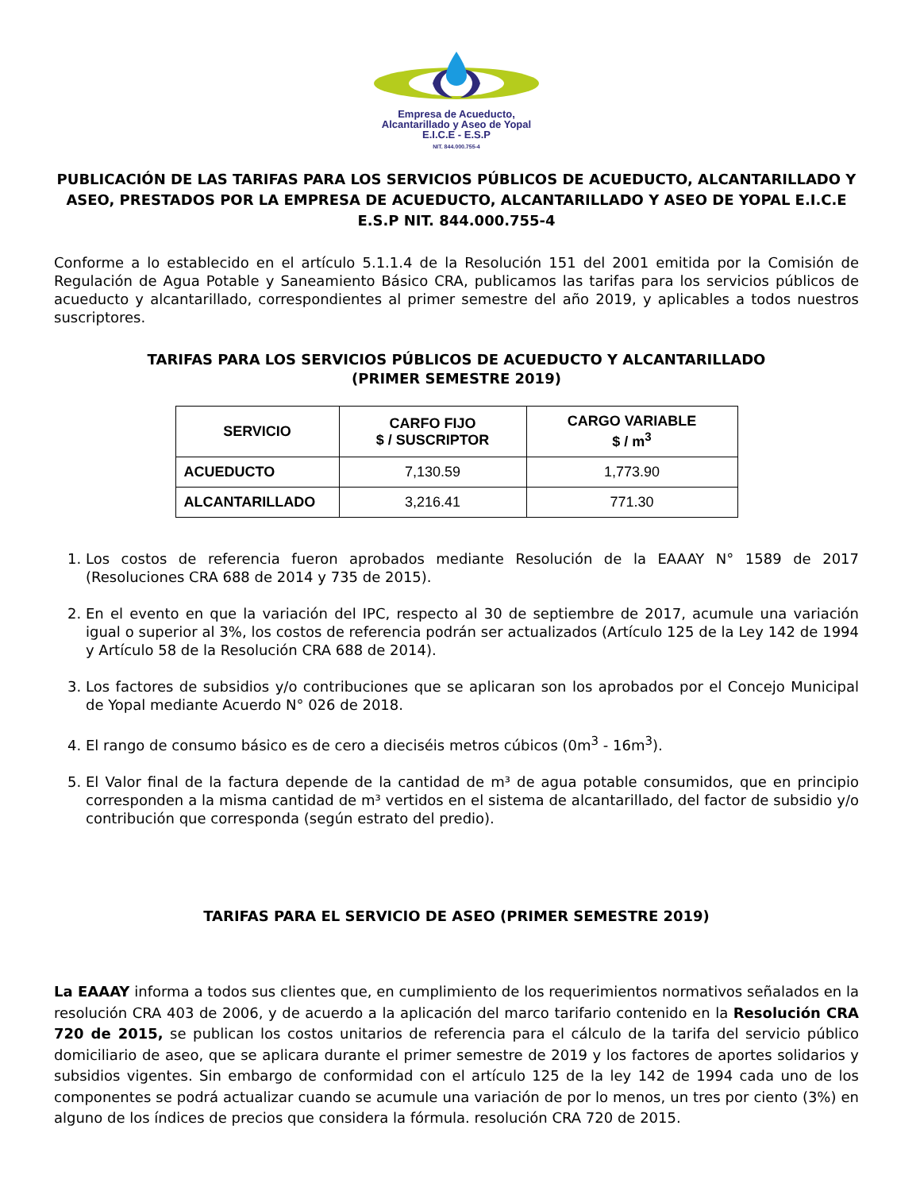Empresa de Acueducto,
Alcantarillado y Aseo de Yopal
E.I.C.E - E.S.P
NIT. 844.000.755-4
PUBLICACIÓN DE LAS TARIFAS PARA LOS SERVICIOS PÚBLICOS DE ACUEDUCTO, ALCANTARILLADO Y ASEO, PRESTADOS POR LA EMPRESA DE ACUEDUCTO, ALCANTARILLADO Y ASEO DE YOPAL E.I.C.E E.S.P NIT. 844.000.755-4
Conforme a lo establecido en el artículo 5.1.1.4 de la Resolución 151 del 2001 emitida por la Comisión de Regulación de Agua Potable y Saneamiento Básico CRA, publicamos las tarifas para los servicios públicos de acueducto y alcantarillado, correspondientes al primer semestre del año 2019, y aplicables a todos nuestros suscriptores.
TARIFAS PARA LOS SERVICIOS PÚBLICOS DE ACUEDUCTO Y ALCANTARILLADO
(PRIMER SEMESTRE 2019)
| SERVICIO | CARFO FIJO $ / SUSCRIPTOR | CARGO VARIABLE $ / m<sup>3</sup> |
| --- | --- | --- |
| ACUEDUCTO | 7,130.59 | 1,773.90 |
| ALCANTARILLADO | 3,216.41 | 771.30 |
1. Los costos de referencia fueron aprobados mediante Resolución de la EAAAY N° 1589 de 2017 (Resoluciones CRA 688 de 2014 y 735 de 2015).
2. En el evento en que la variación del IPC, respecto al 30 de septiembre de 2017, acumule una variación igual o superior al 3%, los costos de referencia podrán ser actualizados (Artículo 125 de la Ley 142 de 1994 y Artículo 58 de la Resolución CRA 688 de 2014).
3. Los factores de subsidios y/o contribuciones que se aplicaran son los aprobados por el Concejo Municipal de Yopal mediante Acuerdo N° 026 de 2018.
4. El rango de consumo básico es de cero a dieciséis metros cúbicos (0m<sup>3</sup> - 16m<sup>3</sup>).
5. El Valor final de la factura depende de la cantidad de m³ de agua potable consumidos, que en principio corresponden a la misma cantidad de m³ vertidos en el sistema de alcantarillado, del factor de subsidio y/o contribución que corresponda (según estrato del predio).
TARIFAS PARA EL SERVICIO DE ASEO (PRIMER SEMESTRE 2019)
La EAAAY informa a todos sus clientes que, en cumplimiento de los requerimientos normativos señalados en la resolución CRA 403 de 2006, y de acuerdo a la aplicación del marco tarifario contenido en la Resolución CRA 720 de 2015, se publican los costos unitarios de referencia para el cálculo de la tarifa del servicio público domiciliario de aseo, que se aplicara durante el primer semestre de 2019 y los factores de aportes solidarios y subsidios vigentes. Sin embargo de conformidad con el artículo 125 de la ley 142 de 1994 cada uno de los componentes se podrá actualizar cuando se acumule una variación de por lo menos, un tres por ciento (3%) en alguno de los índices de precios que considera la fórmula. resolución CRA 720 de 2015.